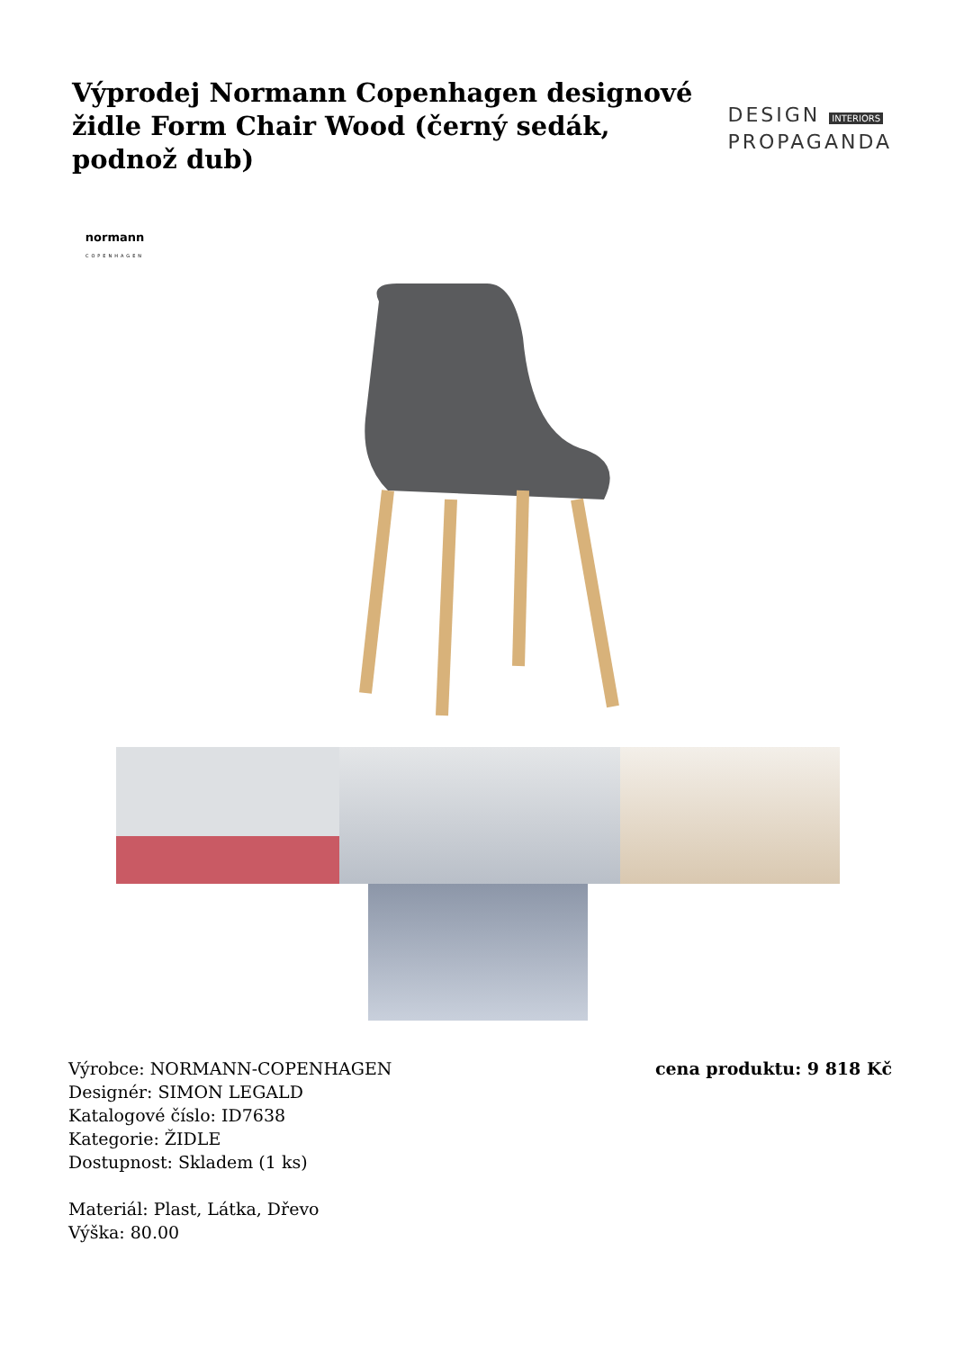Výprodej Normann Copenhagen designové židle Form Chair Wood (černý sedák, podnož dub)
DESIGN INTERIORS
PROPAGANDA
normann
COPENHAGEN
Výrobce: NORMANN-COPENHAGEN
Designér: SIMON LEGALD
Katalogové číslo: ID7638
Kategorie: ŽIDLE
Dostupnost: Skladem (1 ks)
Materiál: Plast, Látka, Dřevo
Výška: 80.00
cena produktu: 9 818 Kč